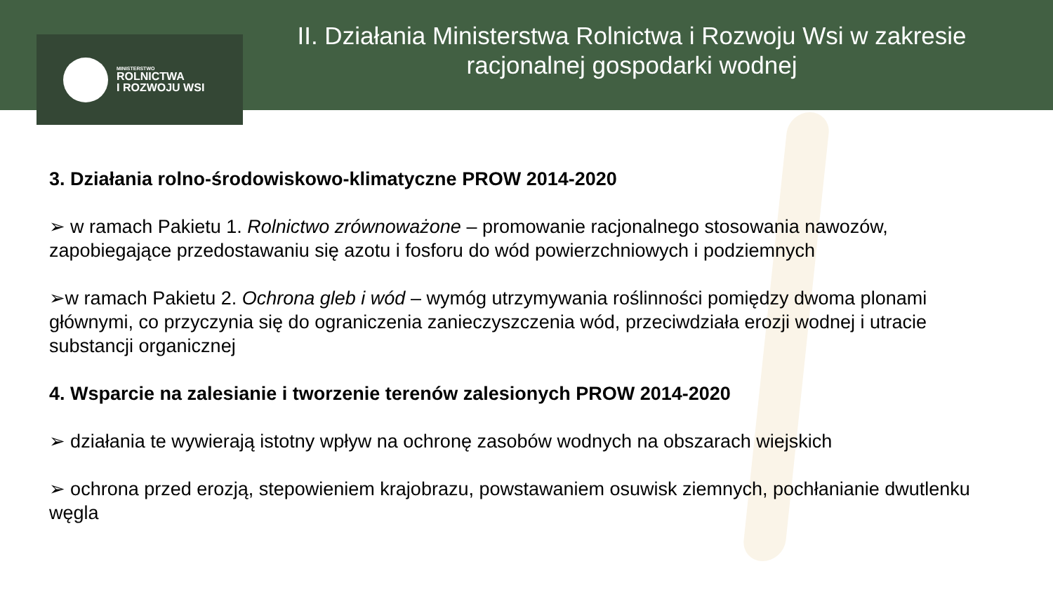MINISTERSTWO
ROLNICTWA
I ROZWOJU WSI
II. Działania Ministerstwa Rolnictwa i Rozwoju Wsi w zakresie racjonalnej gospodarki wodnej
3. Działania rolno-środowiskowo-klimatyczne PROW 2014-2020
➢ w ramach Pakietu 1. Rolnictwo zrównoważone – promowanie racjonalnego stosowania nawozów, zapobiegające przedostawaniu się azotu i fosforu do wód powierzchniowych i podziemnych
➢w ramach Pakietu 2. Ochrona gleb i wód – wymóg utrzymywania roślinności pomiędzy dwoma plonami głównymi, co przyczynia się do ograniczenia zanieczyszczenia wód, przeciwdziała erozji wodnej i utracie substancji organicznej
4. Wsparcie na zalesianie i tworzenie terenów zalesionych PROW 2014-2020
➢ działania te wywierają istotny wpływ na ochronę zasobów wodnych na obszarach wiejskich
➢ ochrona przed erozją, stepowieniem krajobrazu, powstawaniem osuwisk ziemnych, pochłanianie dwutlenku węgla